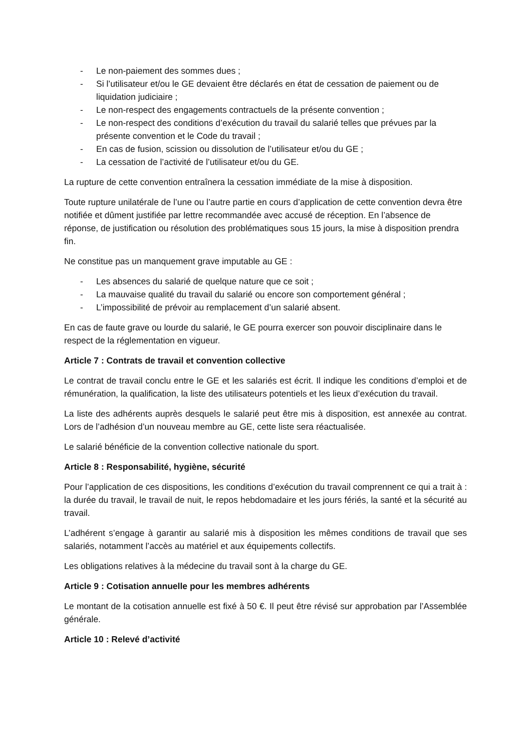- Le non-paiement des sommes dues ;
- Si l’utilisateur et/ou le GE devaient être déclarés en état de cessation de paiement ou de liquidation judiciaire ;
- Le non-respect des engagements contractuels de la présente convention ;
- Le non-respect des conditions d’exécution du travail du salarié telles que prévues par la présente convention et le Code du travail ;
- En cas de fusion, scission ou dissolution de l’utilisateur et/ou du GE ;
- La cessation de l’activité de l’utilisateur et/ou du GE.
La rupture de cette convention entraînera la cessation immédiate de la mise à disposition.
Toute rupture unilatérale de l’une ou l’autre partie en cours d’application de cette convention devra être notifiée et dûment justifiée par lettre recommandée avec accusé de réception. En l’absence de réponse, de justification ou résolution des problématiques sous 15 jours, la mise à disposition prendra fin.
Ne constitue pas un manquement grave imputable au GE :
- Les absences du salarié de quelque nature que ce soit ;
- La mauvaise qualité du travail du salarié ou encore son comportement général ;
- L’impossibilité de prévoir au remplacement d’un salarié absent.
En cas de faute grave ou lourde du salarié, le GE pourra exercer son pouvoir disciplinaire dans le respect de la réglementation en vigueur.
Article 7 : Contrats de travail et convention collective
Le contrat de travail conclu entre le GE et les salariés est écrit. Il indique les conditions d’emploi et de rémunération, la qualification, la liste des utilisateurs potentiels et les lieux d’exécution du travail.
La liste des adhérents auprès desquels le salarié peut être mis à disposition, est annexée au contrat. Lors de l’adhésion d’un nouveau membre au GE, cette liste sera réactualisée.
Le salarié bénéficie de la convention collective nationale du sport.
Article 8 : Responsabilité, hygiène, sécurité
Pour l’application de ces dispositions, les conditions d’exécution du travail comprennent ce qui a trait à : la durée du travail, le travail de nuit, le repos hebdomadaire et les jours fériés, la santé et la sécurité au travail.
L’adhérent s’engage à garantir au salarié mis à disposition les mêmes conditions de travail que ses salariés, notamment l’accès au matériel et aux équipements collectifs.
Les obligations relatives à la médecine du travail sont à la charge du GE.
Article 9 : Cotisation annuelle pour les membres adhérents
Le montant de la cotisation annuelle est fixé à 50 €. Il peut être révisé sur approbation par l’Assemblée générale.
Article 10 : Relevé d’activité